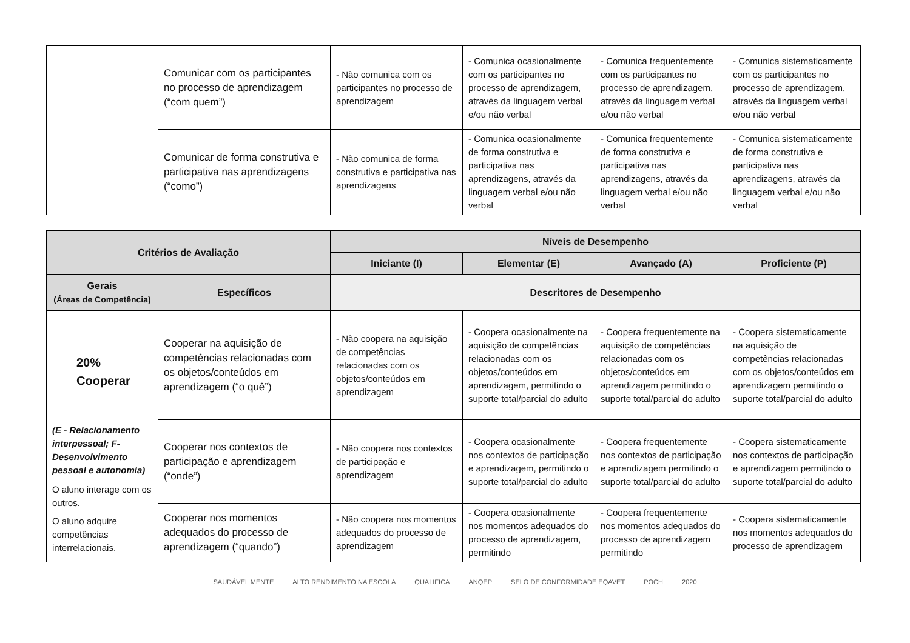| | Comunicar com os participantes no processo de aprendizagem (“com quem”) | - Não comunica com os participantes no processo de aprendizagem | - Comunica ocasionalmente com os participantes no processo de aprendizagem, através da linguagem verbal e/ou não verbal | - Comunica frequentemente com os participantes no processo de aprendizagem, através da linguagem verbal e/ou não verbal | - Comunica sistematicamente com os participantes no processo de aprendizagem, através da linguagem verbal e/ou não verbal |
| | Comunicar de forma construtiva e participativa nas aprendizagens (“como”) | - Não comunica de forma construtiva e participativa nas aprendizagens | - Comunica ocasionalmente de forma construtiva e participativa nas aprendizagens, através da linguagem verbal e/ou não verbal | - Comunica frequentemente de forma construtiva e participativa nas aprendizagens, através da linguagem verbal e/ou não verbal | - Comunica sistematicamente de forma construtiva e participativa nas aprendizagens, através da linguagem verbal e/ou não verbal |
| Critérios de Avaliação | | Níveis de Desempenho | | | |
| --- | --- | --- | --- | --- | --- |
| | | Iniciante (I) | Elementar (E) | Avançado (A) | Proficiente (P) |
| Gerais (Áreas de Competência) | Específicos | Descritores de Desempenho | | | |
| 20% Cooperar (E - Relacionamento interpessoal; F-Desenvolvimento pessoal e autonomia) O aluno interage com os outros. O aluno adquire competências interrelacionais. | Cooperar na aquisição de competências relacionadas com os objetos/conteúdos em aprendizagem (“o quê”) | - Não coopera na aquisição de competências relacionadas com os objetos/conteúdos em aprendizagem | - Coopera ocasionalmente na aquisição de competências relacionadas com os objetos/conteúdos em aprendizagem, permitindo o suporte total/parcial do adulto | - Coopera frequentemente na aquisição de competências relacionadas com os objetos/conteúdos em aprendizagem permitindo o suporte total/parcial do adulto | - Coopera sistematicamente na aquisição de competências relacionadas com os objetos/conteúdos em aprendizagem permitindo o suporte total/parcial do adulto |
| | Cooperar nos contextos de participação e aprendizagem (“onde”) | - Não coopera nos contextos de participação e aprendizagem | - Coopera ocasionalmente nos contextos de participação e aprendizagem, permitindo o suporte total/parcial do adulto | - Coopera frequentemente nos contextos de participação e aprendizagem permitindo o suporte total/parcial do adulto | - Coopera sistematicamente nos contextos de participação e aprendizagem permitindo o suporte total/parcial do adulto |
| | Cooperar nos momentos adequados do processo de aprendizagem (“quando”) | - Não coopera nos momentos adequados do processo de aprendizagem | - Coopera ocasionalmente nos momentos adequados do processo de aprendizagem, permitindo | - Coopera frequentemente nos momentos adequados do processo de aprendizagem permitindo | - Coopera sistematicamente nos momentos adequados do processo de aprendizagem |
SAUDÁVEL MENTE ALTO RENDIMENTO NA ESCOLA QUALIFICA ANQEP SELO DE CONFORMIDADE EQAVET POCH 2020